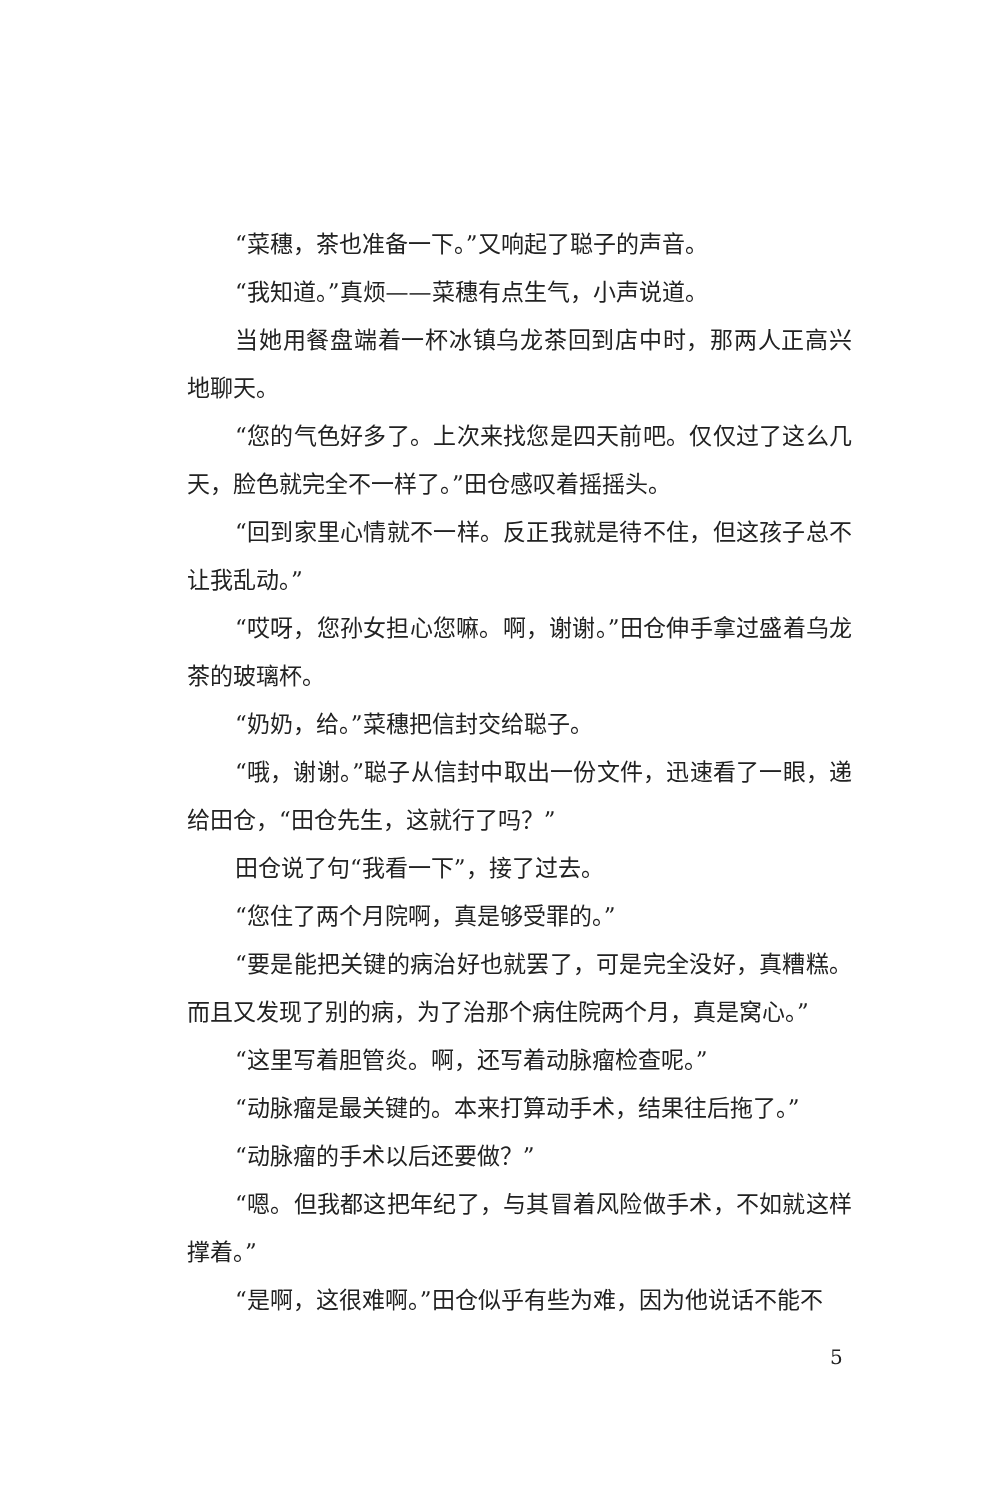“菜穗，茶也准备一下。”又响起了聪子的声音。
“我知道。”真烦——菜穗有点生气，小声说道。
当她用餐盘端着一杯冰镇乌龙茶回到店中时，那两人正高兴地聊天。
“您的气色好多了。上次来找您是四天前吧。仅仅过了这么几天，脸色就完全不一样了。”田仓感叹着摇摇头。
“回到家里心情就不一样。反正我就是待不住，但这孩子总不让我乱动。”
“哎呀，您孙女担心您嘛。啊，谢谢。”田仓伸手拿过盛着乌龙茶的玻璃杯。
“奶奶，给。”菜穗把信封交给聪子。
“哦，谢谢。”聪子从信封中取出一份文件，迅速看了一眼，递给田仓，“田仓先生，这就行了吗？”
田仓说了句“我看一下”，接了过去。
“您住了两个月院啊，真是够受罪的。”
“要是能把关键的病治好也就罢了，可是完全没好，真糟糕。而且又发现了别的病，为了治那个病住院两个月，真是窝心。”
“这里写着胆管炎。啊，还写着动脉瘤检查呢。”
“动脉瘤是最关键的。本来打算动手术，结果往后拖了。”
“动脉瘤的手术以后还要做？”
“嗯。但我都这把年纪了，与其冒着风险做手术，不如就这样撑着。”
“是啊，这很难啊。”田仓似乎有些为难，因为他说话不能不
5